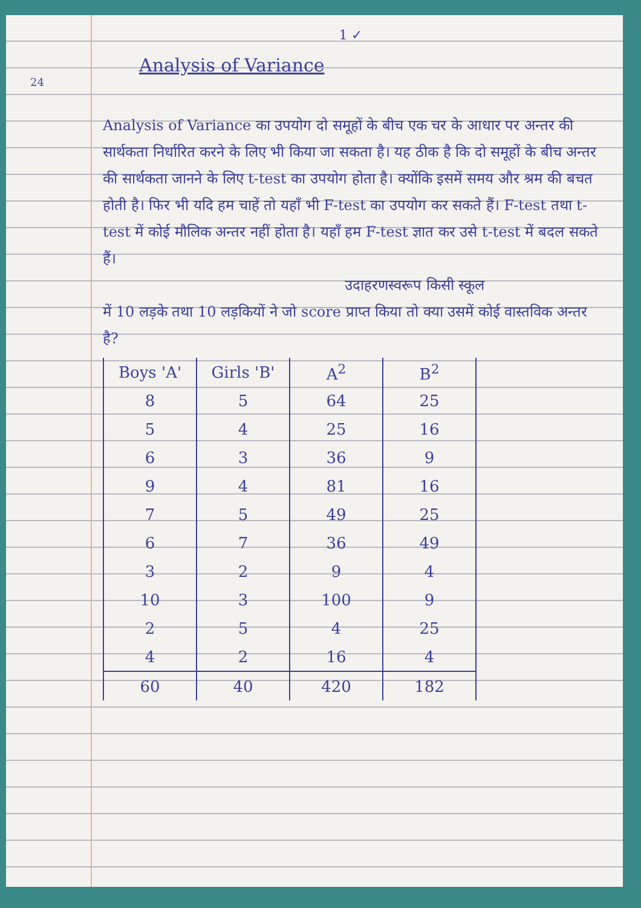24
1 ✓
Analysis of Variance
Analysis of Variance का उपयोग दो समूहों के बीच एक चर के आधार पर अन्तर की सार्थकता निर्धारित करने के लिए भी किया जा सकता है। यह ठीक है कि दो समूहों के बीच अन्तर की सार्थकता जानने के लिए t-test का उपयोग होता है। क्योंकि इसमें समय और श्रम की बचत होती है। फिर भी यदि हम चाहें तो यहाँ भी F-test का उपयोग कर सकते हैं। F-test तथा t-test में कोई मौलिक अन्तर नहीं होता है। यहाँ हम F-test ज्ञात कर उसे t-test में बदल सकते हैं।
उदाहरणस्वरूप किसी स्कूल
में 10 लड़के तथा 10 लड़कियों ने जो score प्राप्त किया तो क्या उसमें कोई वास्तविक अन्तर है?
| Boys 'A' | Girls 'B' | A<sup>2</sup> | B<sup>2</sup> |
| --- | --- | --- | --- |
| 8 | 5 | 64 | 25 |
| 5 | 4 | 25 | 16 |
| 6 | 3 | 36 | 9 |
| 9 | 4 | 81 | 16 |
| 7 | 5 | 49 | 25 |
| 6 | 7 | 36 | 49 |
| 3 | 2 | 9 | 4 |
| 10 | 3 | 100 | 9 |
| 2 | 5 | 4 | 25 |
| 4 | 2 | 16 | 4 |
| 60 | 40 | 420 | 182 |